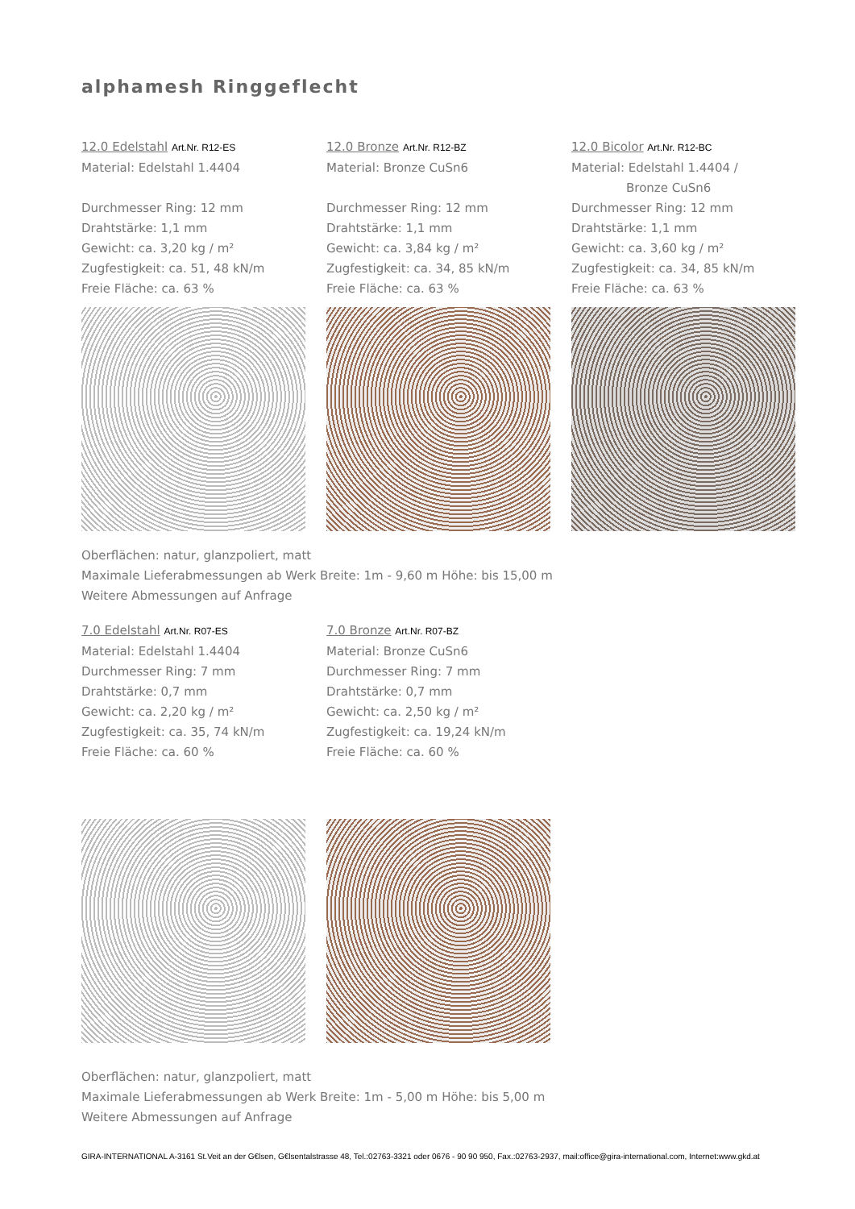alphamesh Ringgeflecht
12.0 Edelstahl Art.Nr. R12-ES
Material: Edelstahl 1.4404
Durchmesser Ring: 12 mm
Drahtstärke: 1,1 mm
Gewicht: ca. 3,20 kg / m²
Zugfestigkeit: ca. 51, 48 kN/m
Freie Fläche: ca. 63 %
12.0 Bronze Art.Nr. R12-BZ
Material: Bronze CuSn6
Durchmesser Ring: 12 mm
Drahtstärke: 1,1 mm
Gewicht: ca. 3,84 kg / m²
Zugfestigkeit: ca. 34, 85 kN/m
Freie Fläche: ca. 63 %
12.0 Bicolor Art.Nr. R12-BC
Material: Edelstahl 1.4404 /
Bronze CuSn6
Durchmesser Ring: 12 mm
Drahtstärke: 1,1 mm
Gewicht: ca. 3,60 kg / m²
Zugfestigkeit: ca. 34, 85 kN/m
Freie Fläche: ca. 63 %
Oberflächen: natur, glanzpoliert, matt
Maximale Lieferabmessungen ab Werk Breite: 1m - 9,60 m Höhe: bis 15,00 m
Weitere Abmessungen auf Anfrage
7.0 Edelstahl Art.Nr. R07-ES
Material: Edelstahl 1.4404
Durchmesser Ring: 7 mm
Drahtstärke: 0,7 mm
Gewicht: ca. 2,20 kg / m²
Zugfestigkeit: ca. 35, 74 kN/m
Freie Fläche: ca. 60 %
7.0 Bronze Art.Nr. R07-BZ
Material: Bronze CuSn6
Durchmesser Ring: 7 mm
Drahtstärke: 0,7 mm
Gewicht: ca. 2,50 kg / m²
Zugfestigkeit: ca. 19,24 kN/m
Freie Fläche: ca. 60 %
Oberflächen: natur, glanzpoliert, matt
Maximale Lieferabmessungen ab Werk Breite: 1m - 5,00 m Höhe: bis 5,00 m
Weitere Abmessungen auf Anfrage
GIRA-INTERNATIONAL A-3161 St.Veit an der G€lsen, G€lsentalstrasse 48, Tel.:02763-3321 oder 0676 - 90 90 950, Fax.:02763-2937, mail:office@gira-international.com, Internet:www.gkd.at